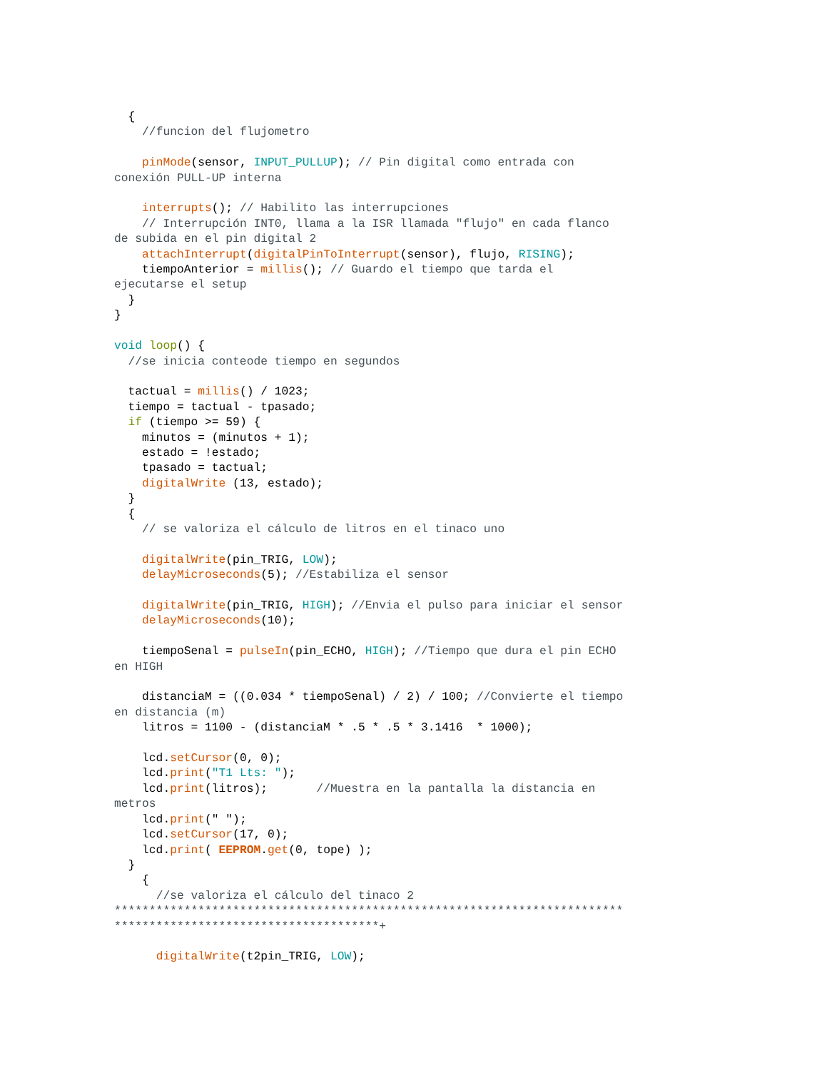{
    //funcion del flujometro

    pinMode(sensor, INPUT_PULLUP); // Pin digital como entrada con
conexión PULL-UP interna

    interrupts(); // Habilito las interrupciones
    // Interrupción INT0, llama a la ISR llamada "flujo" en cada flanco
de subida en el pin digital 2
    attachInterrupt(digitalPinToInterrupt(sensor), flujo, RISING);
    tiempoAnterior = millis(); // Guardo el tiempo que tarda el
ejecutarse el setup
  }
}

void loop() {
  //se inicia conteode tiempo en segundos

  tactual = millis() / 1023;
  tiempo = tactual - tpasado;
  if (tiempo >= 59) {
    minutos = (minutos + 1);
    estado = !estado;
    tpasado = tactual;
    digitalWrite (13, estado);
  }
  {
    // se valoriza el cálculo de litros en el tinaco uno

    digitalWrite(pin_TRIG, LOW);
    delayMicroseconds(5); //Estabiliza el sensor

    digitalWrite(pin_TRIG, HIGH); //Envia el pulso para iniciar el sensor
    delayMicroseconds(10);

    tiempoSenal = pulseIn(pin_ECHO, HIGH); //Tiempo que dura el pin ECHO
en HIGH

    distanciaM = ((0.034 * tiempoSenal) / 2) / 100; //Convierte el tiempo
en distancia (m)
    litros = 1100 - (distanciaM * .5 * .5 * 3.1416  * 1000);

    lcd.setCursor(0, 0);
    lcd.print("T1 Lts: ");
    lcd.print(litros);       //Muestra en la pantalla la distancia en
metros
    lcd.print(" ");
    lcd.setCursor(17, 0);
    lcd.print( EEPROM.get(0, tope) );
  }
    {
      //se valoriza el cálculo del tinaco 2
*************************************************************************
**************************************+

      digitalWrite(t2pin_TRIG, LOW);